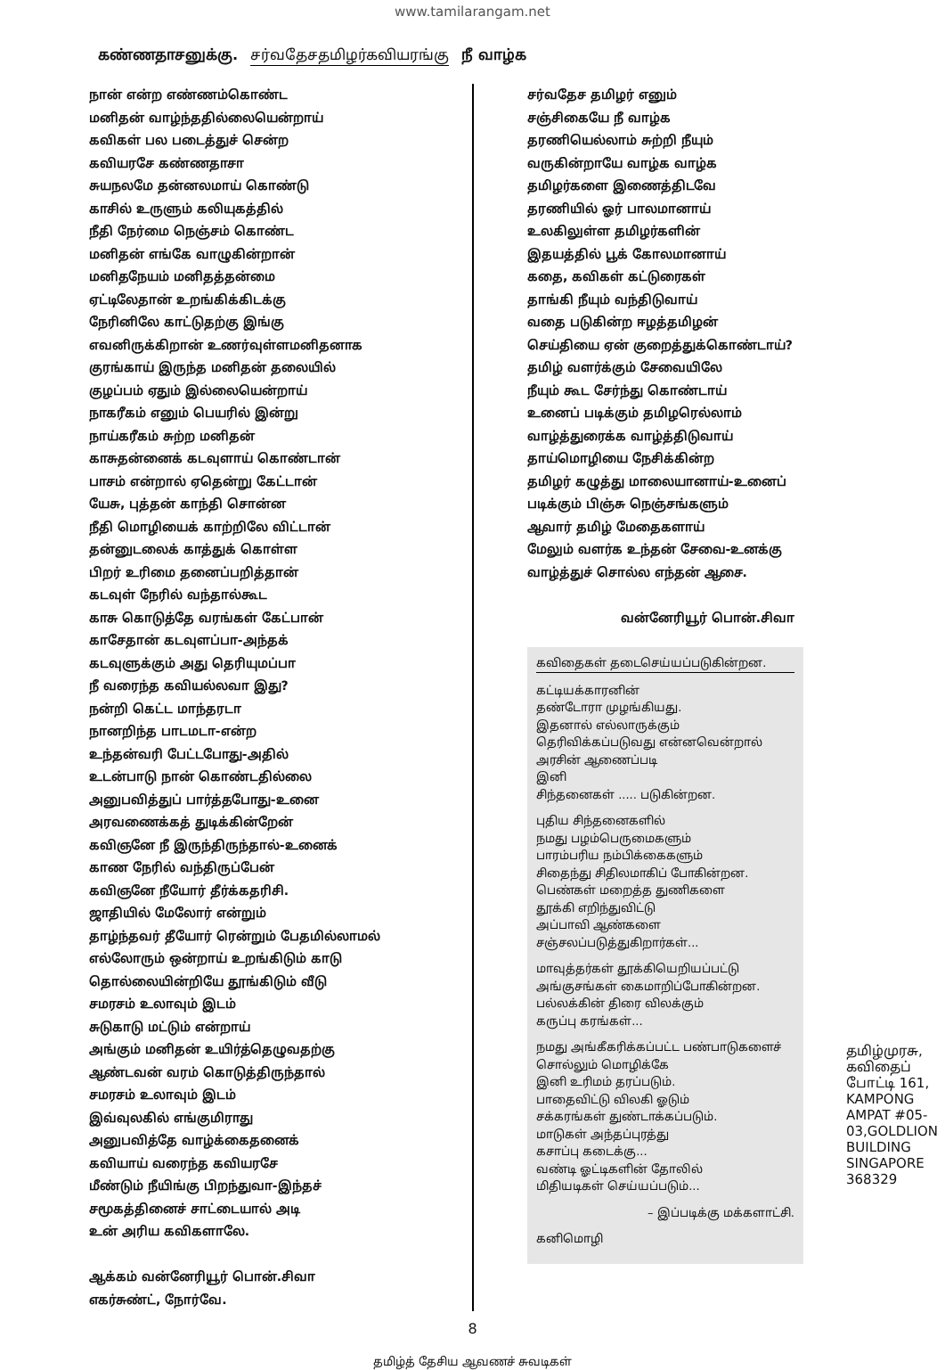www.tamilarangam.net
கண்ணதாசனுக்கு. சர்வதேசதமிழர்கவியரங்கு நீ வாழ்க
நான் என்ற எண்ணம்கொண்ட
மனிதன் வாழ்ந்ததில்லையென்றாய்
கவிகள் பல படைத்துச் சென்ற
கவியரசே கண்ணதாசா
சுயநலமே தன்னலமாய் கொண்டு
காசில் உருளும் கலியுகத்தில்
நீதி நேர்மை நெஞ்சம் கொண்ட
மனிதன் எங்கே வாழுகின்றான்
மனிதநேயம் மனிதத்தன்மை
ஏட்டிலேதான் உறங்கிக்கிடக்கு
நேரினிலே காட்டுதற்கு இங்கு
எவனிருக்கிறான் உணர்வுள்ளமனிதனாக
குரங்காய் இருந்த மனிதன் தலையில்
குழப்பம் ஏதும் இல்லையென்றாய்
நாகரீகம் எனும் பெயரில் இன்று
நாய்கரீகம் சுற்ற மனிதன்
காசுதன்னைக் கடவுளாய் கொண்டான்
பாசம் என்றால் ஏதென்று கேட்டான்
யேசு, புத்தன் காந்தி சொன்ன
நீதி மொழியைக் காற்றிலே விட்டான்
தன்னுடலைக் காத்துக் கொள்ள
பிறர் உரிமை தனைப்பறித்தான்
கடவுள் நேரில் வந்தால்கூட
காசு கொடுத்தே வரங்கள் கேட்பான்
காசேதான் கடவுளப்பா-அந்தக்
கடவுளுக்கும் அது தெரியுமப்பா
நீ வரைந்த கவியல்லவா இது?
நன்றி கெட்ட மாந்தரடா
நானறிந்த பாடமடா-என்ற
உந்தன்வரி பேட்டபோது-அதில்
உடன்பாடு நான் கொண்டதில்லை
அனுபவித்துப் பார்த்தபோது-உனை
அரவணைக்கத் துடிக்கின்றேன்
கவிஞனே நீ இருந்திருந்தால்-உனைக்
காண நேரில் வந்திருப்பேன்
கவிஞனே நீயோர் தீர்க்கதரிசி.
ஜாதியில் மேலோர் என்றும்
தாழ்ந்தவர் தீயோர் ரென்றும் பேதமில்லாமல்
எல்லோரும் ஒன்றாய் உறங்கிடும் காடு
தொல்லையின்றியே தூங்கிடும் வீடு
சமரசம் உலாவும் இடம்
சுடுகாடு மட்டும் என்றாய்
அங்கும் மனிதன் உயிர்த்தெழுவதற்கு
ஆண்டவன் வரம் கொடுத்திருந்தால்
சமரசம் உலாவும் இடம்
இவ்வுலகில் எங்குமிராது
அனுபவித்தே வாழ்க்கைதனைக்
கவியாய் வரைந்த கவியரசே
மீண்டும் நீயிங்கு பிறந்துவா-இந்தச்
சமூகத்தினைச் சாட்டையால் அடி
உன் அரிய கவிகளாலே.
ஆக்கம் வன்னேரியூர் பொன்.சிவா
எகர்சுண்ட், நோர்வே.
சர்வதேச தமிழர் எனும்
சஞ்சிகையே நீ வாழ்க
தரணியெல்லாம் சுற்றி நீயும்
வருகின்றாயே வாழ்க வாழ்க
தமிழர்களை இணைத்திடவே
தரணியில் ஓர் பாலமானாய்
உலகிலுள்ள தமிழர்களின்
இதயத்தில் பூக் கோலமானாய்
கதை, கவிகள் கட்டுரைகள்
தாங்கி நீயும் வந்திடுவாய்
வதை படுகின்ற ஈழத்தமிழன்
செய்தியை ஏன் குறைத்துக்கொண்டாய்?
தமிழ் வளர்க்கும் சேவையிலே
நீயும் கூட சேர்ந்து கொண்டாய்
உனைப் படிக்கும் தமிழரெல்லாம்
வாழ்த்துரைக்க வாழ்த்திடுவாய்
தாய்மொழியை நேசிக்கின்ற
தமிழர் கழுத்து மாலையானாய்-உனைப்
படிக்கும் பிஞ்சு நெஞ்சங்களும்
ஆவார் தமிழ் மேதைகளாய்
மேலும் வளர்க உந்தன் சேவை-உனக்கு
வாழ்த்துச் சொல்ல எந்தன் ஆசை.
வன்னேரியூர் பொன்.சிவா
கவிதைகள் தடைசெய்யப்படுகின்றன.
கட்டியக்காரனின்
தண்டோரா முழங்கியது.
இதனால் எல்லாருக்கும்
தெரிவிக்கப்படுவது என்னவென்றால்
அரசின் ஆணைப்படி
இனி
சிந்தனைகள் ..... படுகின்றன.
புதிய சிந்தனைகளில்
நமது பழம்பெருமைகளும்
பாரம்பரிய நம்பிக்கைகளும்
சிதைந்து சிதிலமாகிப் போகின்றன.
பெண்கள் மறைத்த துணிகளை
தூக்கி எறிந்துவிட்டு
அப்பாவி ஆண்களை
சஞ்சலப்படுத்துகிறார்கள்...
மாவுத்தர்கள் தூக்கியெறியப்பட்டு
அங்குசங்கள் கைமாறிப்போகின்றன.
பல்லக்கின் திரை விலக்கும்
கருப்பு கரங்கள்...
நமது அங்கீகரிக்கப்பட்ட பண்பாடுகளைச்
சொல்லும் மொழிக்கே
இனி உரிமம் தரப்படும்.
பாதைவிட்டு விலகி ஓடும்
சக்கரங்கள் துண்டாக்கப்படும்.
மாடுகள் அந்தப்புரத்து
கசாப்பு கடைக்கு...
வண்டி ஓட்டிகளின் தோலில்
மிதியடிகள் செய்யப்படும்...
– இப்படிக்கு மக்களாட்சி.
கனிமொழி
தமிழ்முரசு, கவிதைப் போட்டி 161, KAMPONG AMPAT #05-03,GOLDLION BUILDING SINGAPORE 368329
8
தமிழ்த் தேசிய ஆவணச் சுவடிகள்